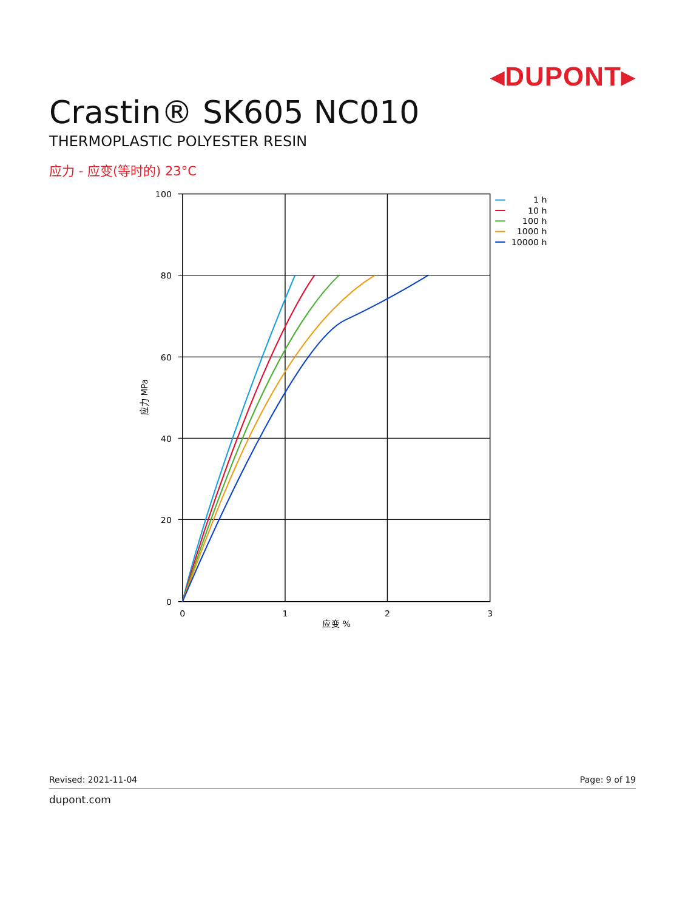◂DUPONT▸
Crastin® SK605 NC010
THERMOPLASTIC POLYESTER RESIN
应力 - 应变(等时的) 23°C
100
80
60
40
20
0
0
1
2
3
应变 %
应力 MPa
1 h
10 h
100 h
1000 h
10000 h
Revised: 2021-11-04 Page: 9 of 19
dupont.com